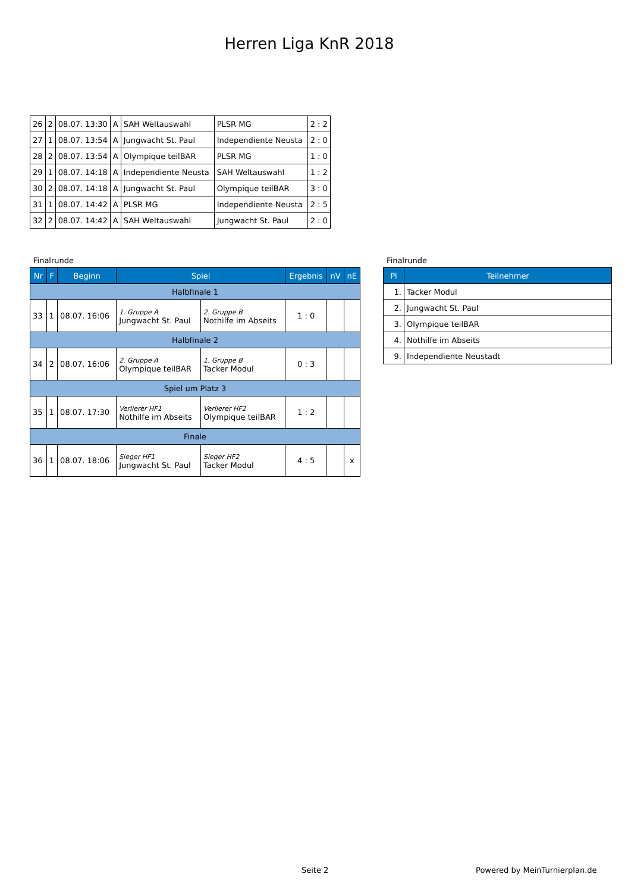Herren Liga KnR 2018
| 26 | 2 | 08.07. 13:30 | A | SAH Weltauswahl | PLSR MG | 2 : 2 |
| 27 | 1 | 08.07. 13:54 | A | Jungwacht St. Paul | Independiente Neusta | 2 : 0 |
| 28 | 2 | 08.07. 13:54 | A | Olympique teilBAR | PLSR MG | 1 : 0 |
| 29 | 1 | 08.07. 14:18 | A | Independiente Neusta | SAH Weltauswahl | 1 : 2 |
| 30 | 2 | 08.07. 14:18 | A | Jungwacht St. Paul | Olympique teilBAR | 3 : 0 |
| 31 | 1 | 08.07. 14:42 | A | PLSR MG | Independiente Neusta | 2 : 5 |
| 32 | 2 | 08.07. 14:42 | A | SAH Weltauswahl | Jungwacht St. Paul | 2 : 0 |
Finalrunde
| Nr | F | Beginn | Spiel | | Ergebnis | nV | nE |
| --- | --- | --- | --- | --- | --- | --- | --- |
| Halbfinale 1 | | | | | | | |
| 33 | 1 | 08.07. 16:06 | 1. Gruppe A Jungwacht St. Paul | 2. Gruppe B Nothilfe im Abseits | 1 : 0 | | |
| Halbfinale 2 | | | | | | | |
| 34 | 2 | 08.07. 16:06 | 2. Gruppe A Olympique teilBAR | 1. Gruppe B Tacker Modul | 0 : 3 | | |
| Spiel um Platz 3 | | | | | | | |
| 35 | 1 | 08.07. 17:30 | Verlierer HF1 Nothilfe im Abseits | Verlierer HF2 Olympique teilBAR | 1 : 2 | | |
| Finale | | | | | | | |
| 36 | 1 | 08.07. 18:06 | Sieger HF1 Jungwacht St. Paul | Sieger HF2 Tacker Modul | 4 : 5 | | x |
Finalrunde
| Pl | Teilnehmer |
| --- | --- |
| 1. | Tacker Modul |
| 2. | Jungwacht St. Paul |
| 3. | Olympique teilBAR |
| 4. | Nothilfe im Abseits |
| 9. | Independiente Neustadt |
Seite 2 Powered by MeinTurnierplan.de